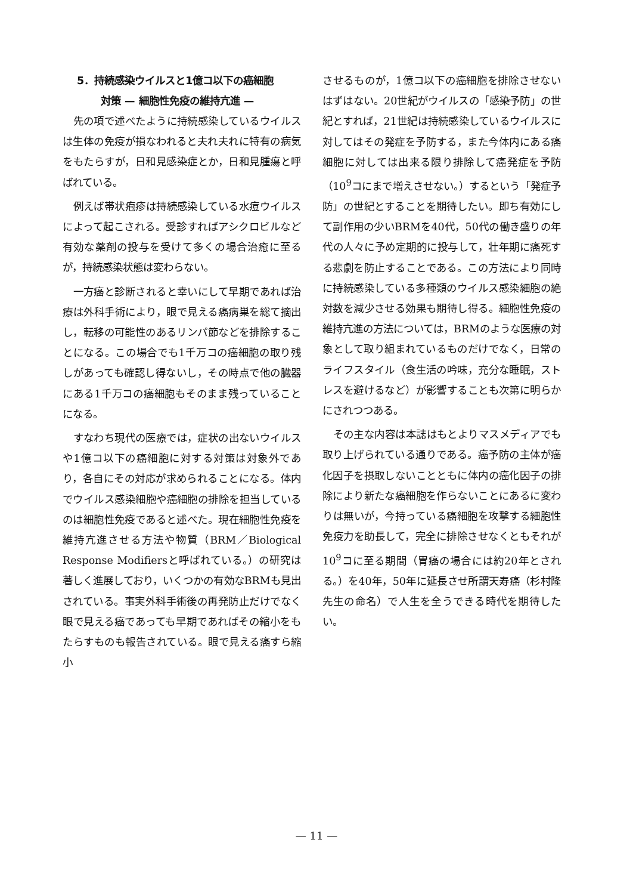5．持続感染ウイルスと1億コ以下の癌細胞
対策 — 細胞性免疫の維持亢進 —
先の項で述べたように持続感染しているウイルスは生体の免疫が損なわれると夫れ夫れに特有の病気をもたらすが，日和見感染症とか，日和見腫瘍と呼ばれている。
例えば帯状疱疹は持続感染している水痘ウイルスによって起こされる。受診すればアシクロビルなど有効な薬剤の投与を受けて多くの場合治癒に至るが，持続感染状態は変わらない。
一方癌と診断されると幸いにして早期であれば治療は外科手術により，眼で見える癌病巣を総て摘出し，転移の可能性のあるリンパ節などを排除することになる。この場合でも1千万コの癌細胞の取り残しがあっても確認し得ないし，その時点で他の臓器にある1千万コの癌細胞もそのまま残っていることになる。
すなわち現代の医療では，症状の出ないウイルスや1億コ以下の癌細胞に対する対策は対象外であり，各自にその対応が求められることになる。体内でウイルス感染細胞や癌細胞の排除を担当しているのは細胞性免疫であると述べた。現在細胞性免疫を維持亢進させる方法や物質（BRM／Biological Response Modifiersと呼ばれている。）の研究は著しく進展しており，いくつかの有効なBRMも見出されている。事実外科手術後の再発防止だけでなく眼で見える癌であっても早期であればその縮小をもたらすものも報告されている。眼で見える癌すら縮小
させるものが，1億コ以下の癌細胞を排除させないはずはない。20世紀がウイルスの「感染予防」の世紀とすれば，21世紀は持続感染しているウイルスに対してはその発症を予防する，また今体内にある癌細胞に対しては出来る限り排除して癌発症を予防（10<sup>9</sup>コにまで増えさせない。）するという「発症予防」の世紀とすることを期待したい。即ち有効にして副作用の少いBRMを40代，50代の働き盛りの年代の人々に予め定期的に投与して，壮年期に癌死する悲劇を防止することである。この方法により同時に持続感染している多種類のウイルス感染細胞の絶対数を減少させる効果も期待し得る。細胞性免疫の維持亢進の方法については，BRMのような医療の対象として取り組まれているものだけでなく，日常のライフスタイル（食生活の吟味，充分な睡眠，ストレスを避けるなど）が影響することも次第に明らかにされつつある。
その主な内容は本誌はもとよりマスメディアでも取り上げられている通りである。癌予防の主体が癌化因子を摂取しないことともに体内の癌化因子の排除により新たな癌細胞を作らないことにあるに変わりは無いが，今持っている癌細胞を攻撃する細胞性免疫力を助長して，完全に排除させなくともそれが10<sup>9</sup>コに至る期間（胃癌の場合には約20年とされる。）を40年，50年に延長させ所謂天寿癌（杉村隆先生の命名）で人生を全うできる時代を期待したい。
— 11 —